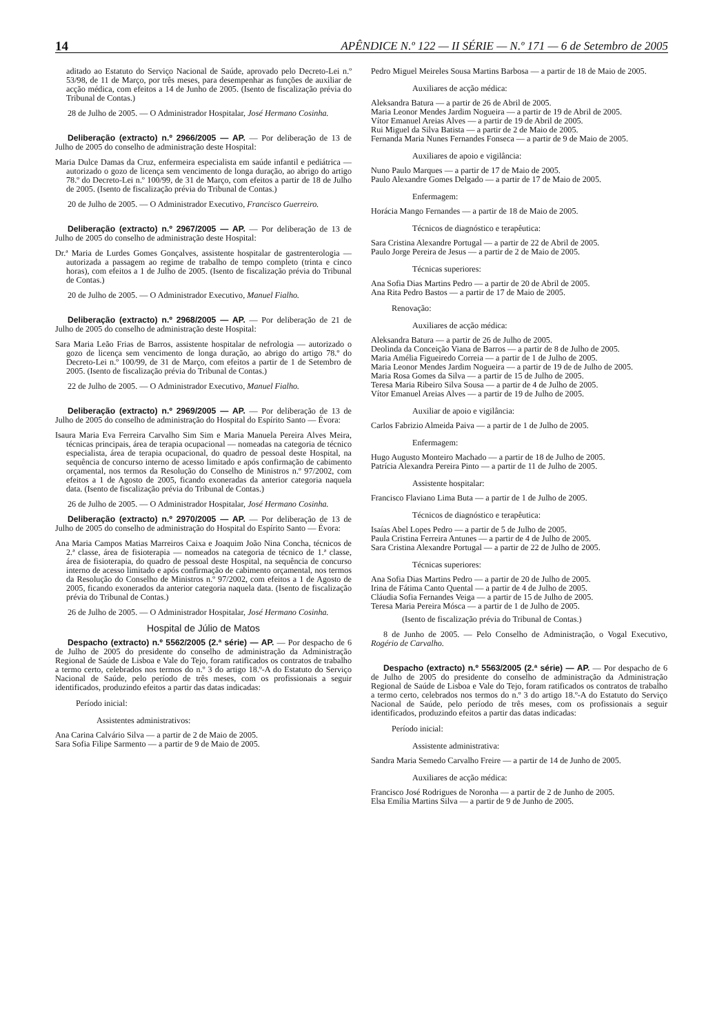14 APÊNDICE N.º 122 — II SÉRIE — N.º 171 — 6 de Setembro de 2005
aditado ao Estatuto do Serviço Nacional de Saúde, aprovado pelo Decreto-Lei n.º 53/98, de 11 de Março, por três meses, para desempenhar as funções de auxiliar de acção médica, com efeitos a 14 de Junho de 2005. (Isento de fiscalização prévia do Tribunal de Contas.)
28 de Julho de 2005. — O Administrador Hospitalar, José Hermano Cosinha.
Deliberação (extracto) n.º 2966/2005 — AP. — Por deliberação de 13 de Julho de 2005 do conselho de administração deste Hospital:
Maria Dulce Damas da Cruz, enfermeira especialista em saúde infantil e pediátrica — autorizado o gozo de licença sem vencimento de longa duração, ao abrigo do artigo 78.º do Decreto-Lei n.º 100/99, de 31 de Março, com efeitos a partir de 18 de Julho de 2005. (Isento de fiscalização prévia do Tribunal de Contas.)
20 de Julho de 2005. — O Administrador Executivo, Francisco Guerreiro.
Deliberação (extracto) n.º 2967/2005 — AP. — Por deliberação de 13 de Julho de 2005 do conselho de administração deste Hospital:
Dr.ª Maria de Lurdes Gomes Gonçalves, assistente hospitalar de gastrenterologia — autorizada a passagem ao regime de trabalho de tempo completo (trinta e cinco horas), com efeitos a 1 de Julho de 2005. (Isento de fiscalização prévia do Tribunal de Contas.)
20 de Julho de 2005. — O Administrador Executivo, Manuel Fialho.
Deliberação (extracto) n.º 2968/2005 — AP. — Por deliberação de 21 de Julho de 2005 do conselho de administração deste Hospital:
Sara Maria Leão Frias de Barros, assistente hospitalar de nefrologia — autorizado o gozo de licença sem vencimento de longa duração, ao abrigo do artigo 78.º do Decreto-Lei n.º 100/99, de 31 de Março, com efeitos a partir de 1 de Setembro de 2005. (Isento de fiscalização prévia do Tribunal de Contas.)
22 de Julho de 2005. — O Administrador Executivo, Manuel Fialho.
Deliberação (extracto) n.º 2969/2005 — AP. — Por deliberação de 13 de Julho de 2005 do conselho de administração do Hospital do Espírito Santo — Évora:
Isaura Maria Eva Ferreira Carvalho Sim Sim e Maria Manuela Pereira Alves Meira, técnicas principais, área de terapia ocupacional — nomeadas na categoria de técnico especialista, área de terapia ocupacional, do quadro de pessoal deste Hospital, na sequência de concurso interno de acesso limitado e após confirmação de cabimento orçamental, nos termos da Resolução do Conselho de Ministros n.º 97/2002, com efeitos a 1 de Agosto de 2005, ficando exoneradas da anterior categoria naquela data. (Isento de fiscalização prévia do Tribunal de Contas.)
26 de Julho de 2005. — O Administrador Hospitalar, José Hermano Cosinha.
Deliberação (extracto) n.º 2970/2005 — AP. — Por deliberação de 13 de Julho de 2005 do conselho de administração do Hospital do Espírito Santo — Évora:
Ana Maria Campos Matias Marreiros Caixa e Joaquim João Nina Concha, técnicos de 2.ª classe, área de fisioterapia — nomeados na categoria de técnico de 1.ª classe, área de fisioterapia, do quadro de pessoal deste Hospital, na sequência de concurso interno de acesso limitado e após confirmação de cabimento orçamental, nos termos da Resolução do Conselho de Ministros n.º 97/2002, com efeitos a 1 de Agosto de 2005, ficando exonerados da anterior categoria naquela data. (Isento de fiscalização prévia do Tribunal de Contas.)
26 de Julho de 2005. — O Administrador Hospitalar, José Hermano Cosinha.
Hospital de Júlio de Matos
Despacho (extracto) n.º 5562/2005 (2.ª série) — AP. — Por despacho de 6 de Julho de 2005 do presidente do conselho de administração da Administração Regional de Saúde de Lisboa e Vale do Tejo, foram ratificados os contratos de trabalho a termo certo, celebrados nos termos do n.º 3 do artigo 18.º-A do Estatuto do Serviço Nacional de Saúde, pelo período de três meses, com os profissionais a seguir identificados, produzindo efeitos a partir das datas indicadas:
Período inicial:
Assistentes administrativos:
Ana Carina Calvário Silva — a partir de 2 de Maio de 2005.
Sara Sofia Filipe Sarmento — a partir de 9 de Maio de 2005.
Pedro Miguel Meireles Sousa Martins Barbosa — a partir de 18 de Maio de 2005.
Auxiliares de acção médica:
Aleksandra Batura — a partir de 26 de Abril de 2005.
Maria Leonor Mendes Jardim Nogueira — a partir de 19 de Abril de 2005.
Vítor Emanuel Areias Alves — a partir de 19 de Abril de 2005.
Rui Miguel da Silva Batista — a partir de 2 de Maio de 2005.
Fernanda Maria Nunes Fernandes Fonseca — a partir de 9 de Maio de 2005.
Auxiliares de apoio e vigilância:
Nuno Paulo Marques — a partir de 17 de Maio de 2005.
Paulo Alexandre Gomes Delgado — a partir de 17 de Maio de 2005.
Enfermagem:
Horácia Mango Fernandes — a partir de 18 de Maio de 2005.
Técnicos de diagnóstico e terapêutica:
Sara Cristina Alexandre Portugal — a partir de 22 de Abril de 2005.
Paulo Jorge Pereira de Jesus — a partir de 2 de Maio de 2005.
Técnicas superiores:
Ana Sofia Dias Martins Pedro — a partir de 20 de Abril de 2005.
Ana Rita Pedro Bastos — a partir de 17 de Maio de 2005.
Renovação:
Auxiliares de acção médica:
Aleksandra Batura — a partir de 26 de Julho de 2005.
Deolinda da Conceição Viana de Barros — a partir de 8 de Julho de 2005.
Maria Amélia Figueiredo Correia — a partir de 1 de Julho de 2005.
Maria Leonor Mendes Jardim Nogueira — a partir de 19 de de Julho de 2005.
Maria Rosa Gomes da Silva — a partir de 15 de Julho de 2005.
Teresa Maria Ribeiro Silva Sousa — a partir de 4 de Julho de 2005.
Vítor Emanuel Areias Alves — a partir de 19 de Julho de 2005.
Auxiliar de apoio e vigilância:
Carlos Fabrizio Almeida Paiva — a partir de 1 de Julho de 2005.
Enfermagem:
Hugo Augusto Monteiro Machado — a partir de 18 de Julho de 2005.
Patrícia Alexandra Pereira Pinto — a partir de 11 de Julho de 2005.
Assistente hospitalar:
Francisco Flaviano Lima Buta — a partir de 1 de Julho de 2005.
Técnicos de diagnóstico e terapêutica:
Isaías Abel Lopes Pedro — a partir de 5 de Julho de 2005.
Paula Cristina Ferreira Antunes — a partir de 4 de Julho de 2005.
Sara Cristina Alexandre Portugal — a partir de 22 de Julho de 2005.
Técnicas superiores:
Ana Sofia Dias Martins Pedro — a partir de 20 de Julho de 2005.
Irina de Fátima Canto Quental — a partir de 4 de Julho de 2005.
Cláudia Sofia Fernandes Veiga — a partir de 15 de Julho de 2005.
Teresa Maria Pereira Mósca — a partir de 1 de Julho de 2005.
(Isento de fiscalização prévia do Tribunal de Contas.)
8 de Junho de 2005. — Pelo Conselho de Administração, o Vogal Executivo, Rogério de Carvalho.
Despacho (extracto) n.º 5563/2005 (2.ª série) — AP. — Por despacho de 6 de Julho de 2005 do presidente do conselho de administração da Administração Regional de Saúde de Lisboa e Vale do Tejo, foram ratificados os contratos de trabalho a termo certo, celebrados nos termos do n.º 3 do artigo 18.º-A do Estatuto do Serviço Nacional de Saúde, pelo período de três meses, com os profissionais a seguir identificados, produzindo efeitos a partir das datas indicadas:
Período inicial:
Assistente administrativa:
Sandra Maria Semedo Carvalho Freire — a partir de 14 de Junho de 2005.
Auxiliares de acção médica:
Francisco José Rodrigues de Noronha — a partir de 2 de Junho de 2005.
Elsa Emília Martins Silva — a partir de 9 de Junho de 2005.